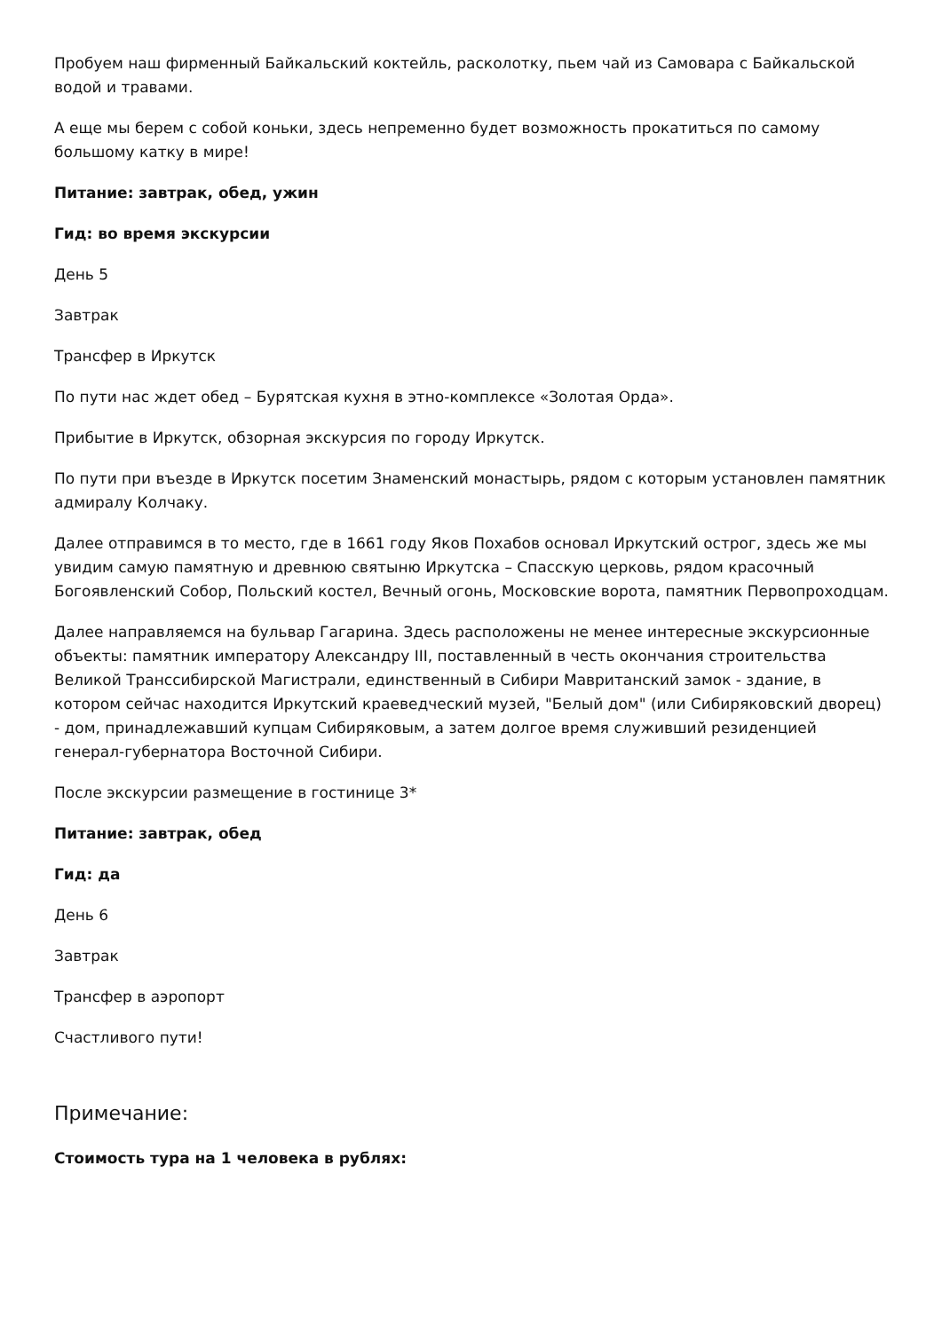Пробуем наш фирменный Байкальский коктейль, расколотку, пьем чай из Самовара с Байкальской водой и травами.
А еще мы берем с собой коньки, здесь непременно будет возможность прокатиться по самому большому катку в мире!
Питание: завтрак, обед, ужин
Гид: во время экскурсии
День 5
Завтрак
Трансфер в Иркутск
По пути нас ждет обед – Бурятская кухня в этно-комплексе «Золотая Орда».
Прибытие в Иркутск, обзорная экскурсия по городу Иркутск.
По пути при въезде в Иркутск посетим Знаменский монастырь, рядом с которым установлен памятник адмиралу Колчаку.
Далее отправимся в то место, где в 1661 году Яков Похабов основал Иркутский острог, здесь же мы увидим самую памятную и древнюю святыню Иркутска – Спасскую церковь, рядом красочный Богоявленский Собор, Польский костел, Вечный огонь, Московские ворота, памятник Первопроходцам.
Далее направляемся на бульвар Гагарина. Здесь расположены не менее интересные экскурсионные объекты: памятник императору Александру III, поставленный в честь окончания строительства Великой Транссибирской Магистрали, единственный в Сибири Мавританский замок - здание, в котором сейчас находится Иркутский краеведческий музей, "Белый дом" (или Сибиряковский дворец) - дом, принадлежавший купцам Сибиряковым, а затем долгое время служивший резиденцией генерал-губернатора Восточной Сибири.
После экскурсии размещение в гостинице 3*
Питание: завтрак, обед
Гид: да
День 6
Завтрак
Трансфер в аэропорт
Счастливого пути!
Примечание:
Стоимость тура на 1 человека в рублях: